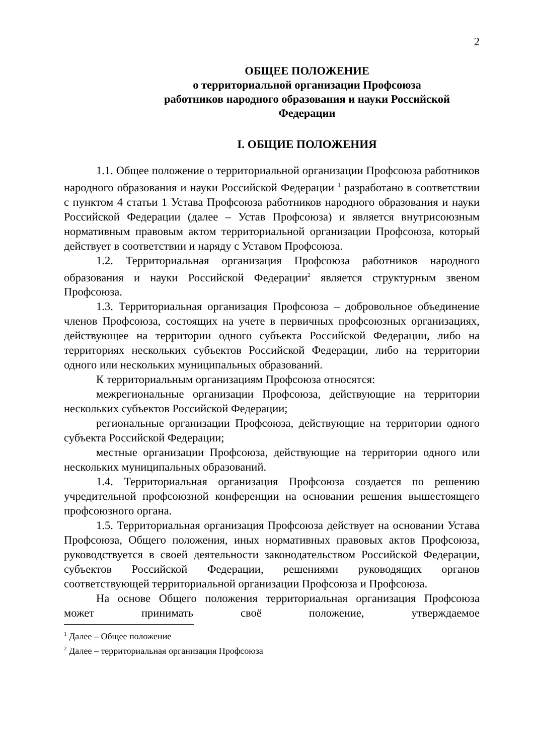2
ОБЩЕЕ ПОЛОЖЕНИЕ
о территориальной организации Профсоюза
работников народного образования и науки Российской
Федерации
I. ОБЩИЕ ПОЛОЖЕНИЯ
1.1. Общее положение о территориальной организации Профсоюза работников народного образования и науки Российской Федерации <sup>1</sup> разработано в соответствии с пунктом 4 статьи 1 Устава Профсоюза работников народного образования и науки Российской Федерации (далее – Устав Профсоюза) и является внутрисоюзным нормативным правовым актом территориальной организации Профсоюза, который действует в соответствии и наряду с Уставом Профсоюза.
1.2. Территориальная организация Профсоюза работников народного образования и науки Российской Федерации<sup>2</sup> является структурным звеном Профсоюза.
1.3. Территориальная организация Профсоюза – добровольное объединение членов Профсоюза, состоящих на учете в первичных профсоюзных организациях, действующее на территории одного субъекта Российской Федерации, либо на территориях нескольких субъектов Российской Федерации, либо на территории одного или нескольких муниципальных образований.
К территориальным организациям Профсоюза относятся:
межрегиональные организации Профсоюза, действующие на территории нескольких субъектов Российской Федерации;
региональные организации Профсоюза, действующие на территории одного субъекта Российской Федерации;
местные организации Профсоюза, действующие на территории одного или нескольких муниципальных образований.
1.4. Территориальная организация Профсоюза создается по решению учредительной профсоюзной конференции на основании решения вышестоящего профсоюзного органа.
1.5. Территориальная организация Профсоюза действует на основании Устава Профсоюза, Общего положения, иных нормативных правовых актов Профсоюза, руководствуется в своей деятельности законодательством Российской Федерации, субъектов Российской Федерации, решениями руководящих органов соответствующей территориальной организации Профсоюза и Профсоюза.
На основе Общего положения территориальная организация Профсоюза может принимать своё положение, утверждаемое
<sup>1</sup> Далее – Общее положение
<sup>2</sup> Далее – территориальная организация Профсоюза